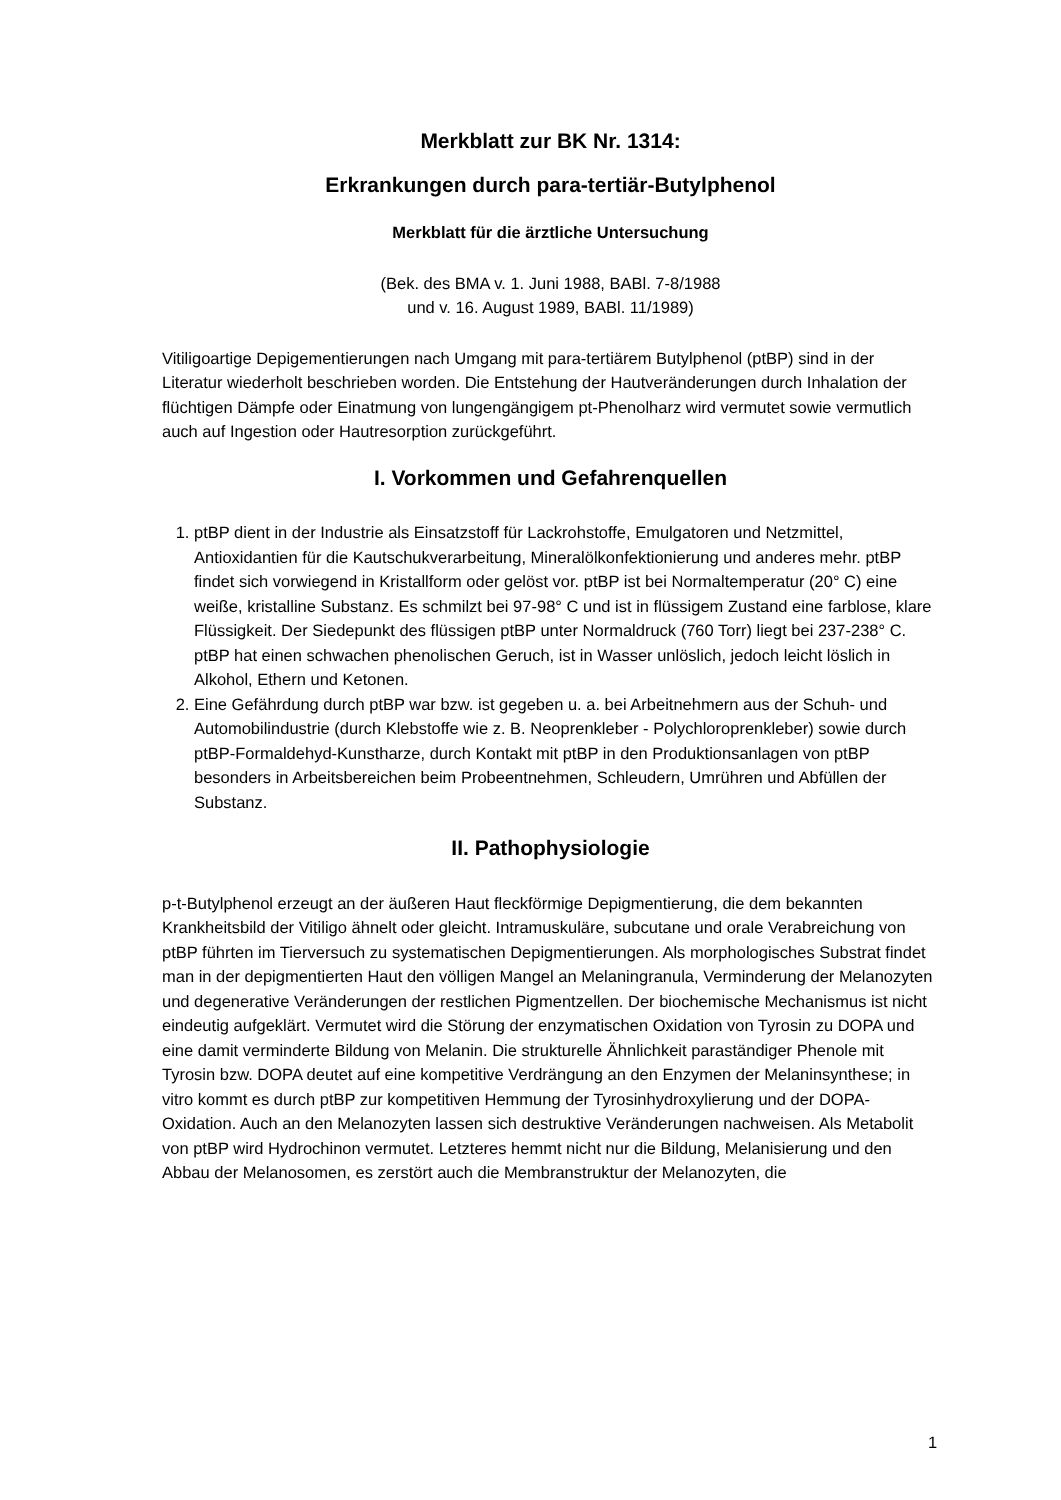Merkblatt zur BK Nr. 1314:
Erkrankungen durch para-tertiär-Butylphenol
Merkblatt für die ärztliche Untersuchung
(Bek. des BMA v. 1. Juni 1988, BABl. 7-8/1988
und v. 16. August 1989, BABl. 11/1989)
Vitiligoartige Depigementierungen nach Umgang mit para-tertiärem Butylphenol (ptBP) sind in der Literatur wiederholt beschrieben worden. Die Entstehung der Hautveränderungen durch Inhalation der flüchtigen Dämpfe oder Einatmung von lungengängigem pt-Phenolharz wird vermutet sowie vermutlich auch auf Ingestion oder Hautresorption zurückgeführt.
I. Vorkommen und Gefahrenquellen
1. ptBP dient in der Industrie als Einsatzstoff für Lackrohstoffe, Emulgatoren und Netzmittel, Antioxidantien für die Kautschukverarbeitung, Mineralölkonfektionierung und anderes mehr. ptBP findet sich vorwiegend in Kristallform oder gelöst vor. ptBP ist bei Normaltemperatur (20° C) eine weiße, kristalline Substanz. Es schmilzt bei 97-98° C und ist in flüssigem Zustand eine farblose, klare Flüssigkeit. Der Siedepunkt des flüssigen ptBP unter Normaldruck (760 Torr) liegt bei 237-238° C. ptBP hat einen schwachen phenolischen Geruch, ist in Wasser unlöslich, jedoch leicht löslich in Alkohol, Ethern und Ketonen.
2. Eine Gefährdung durch ptBP war bzw. ist gegeben u. a. bei Arbeitnehmern aus der Schuh- und Automobilindustrie (durch Klebstoffe wie z. B. Neoprenkleber - Polychloroprenkleber) sowie durch ptBP-Formaldehyd-Kunstharze, durch Kontakt mit ptBP in den Produktionsanlagen von ptBP besonders in Arbeitsbereichen beim Probeentnehmen, Schleudern, Umrühren und Abfüllen der Substanz.
II. Pathophysiologie
p-t-Butylphenol erzeugt an der äußeren Haut fleckförmige Depigmentierung, die dem bekannten Krankheitsbild der Vitiligo ähnelt oder gleicht. Intramuskuläre, subcutane und orale Verabreichung von ptBP führten im Tierversuch zu systematischen Depigmentierungen. Als morphologisches Substrat findet man in der depigmentierten Haut den völligen Mangel an Melaningranula, Verminderung der Melanozyten und degenerative Veränderungen der restlichen Pigmentzellen. Der biochemische Mechanismus ist nicht eindeutig aufgeklärt. Vermutet wird die Störung der enzymatischen Oxidation von Tyrosin zu DOPA und eine damit verminderte Bildung von Melanin. Die strukturelle Ähnlichkeit paraständiger Phenole mit Tyrosin bzw. DOPA deutet auf eine kompetitive Verdrängung an den Enzymen der Melaninsynthese; in vitro kommt es durch ptBP zur kompetitiven Hemmung der Tyrosinhydroxylierung und der DOPA-Oxidation. Auch an den Melanozyten lassen sich destruktive Veränderungen nachweisen. Als Metabolit von ptBP wird Hydrochinon vermutet. Letzteres hemmt nicht nur die Bildung, Melanisierung und den Abbau der Melanosomen, es zerstört auch die Membranstruktur der Melanozyten, die
1